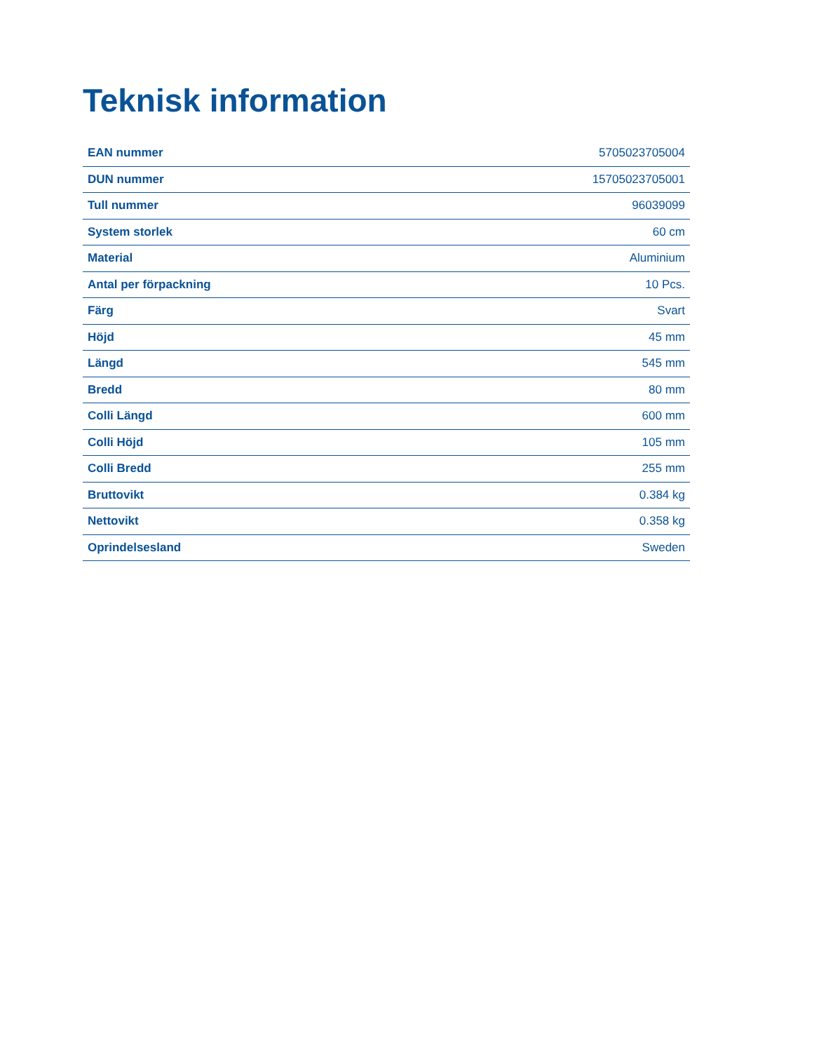Teknisk information
| EAN nummer | 5705023705004 |
| DUN nummer | 15705023705001 |
| Tull nummer | 96039099 |
| System storlek | 60 cm |
| Material | Aluminium |
| Antal per förpackning | 10 Pcs. |
| Färg | Svart |
| Höjd | 45 mm |
| Längd | 545 mm |
| Bredd | 80 mm |
| Colli Längd | 600 mm |
| Colli Höjd | 105 mm |
| Colli Bredd | 255 mm |
| Bruttovikt | 0.384 kg |
| Nettovikt | 0.358 kg |
| Oprindelsesland | Sweden |